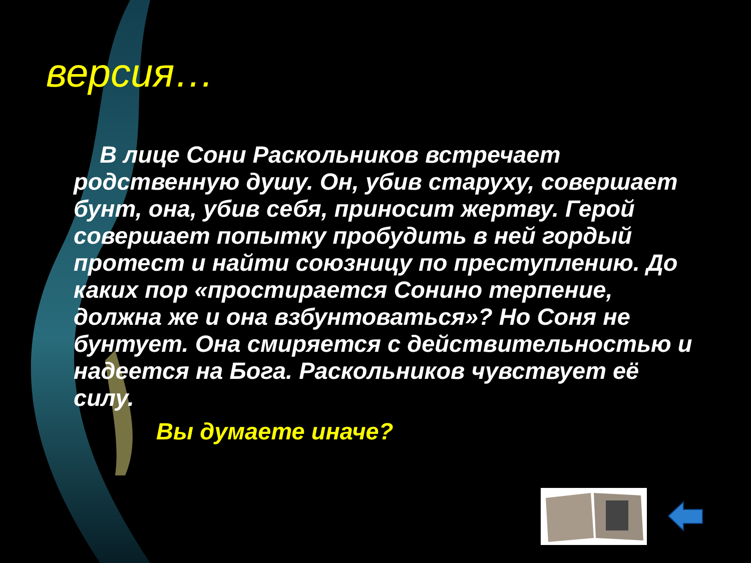версия…
В лице Сони Раскольников встречает родственную душу. Он, убив старуху, совершает бунт, она, убив себя, приносит жертву. Герой совершает попытку пробудить в ней гордый протест и найти союзницу по преступлению. До каких пор «простирается Сонино терпение, должна же и она взбунтоваться»? Но Соня не бунтует. Она смиряется с действительностью и надеется на Бога. Раскольников чувствует её силу.
Вы думаете иначе?